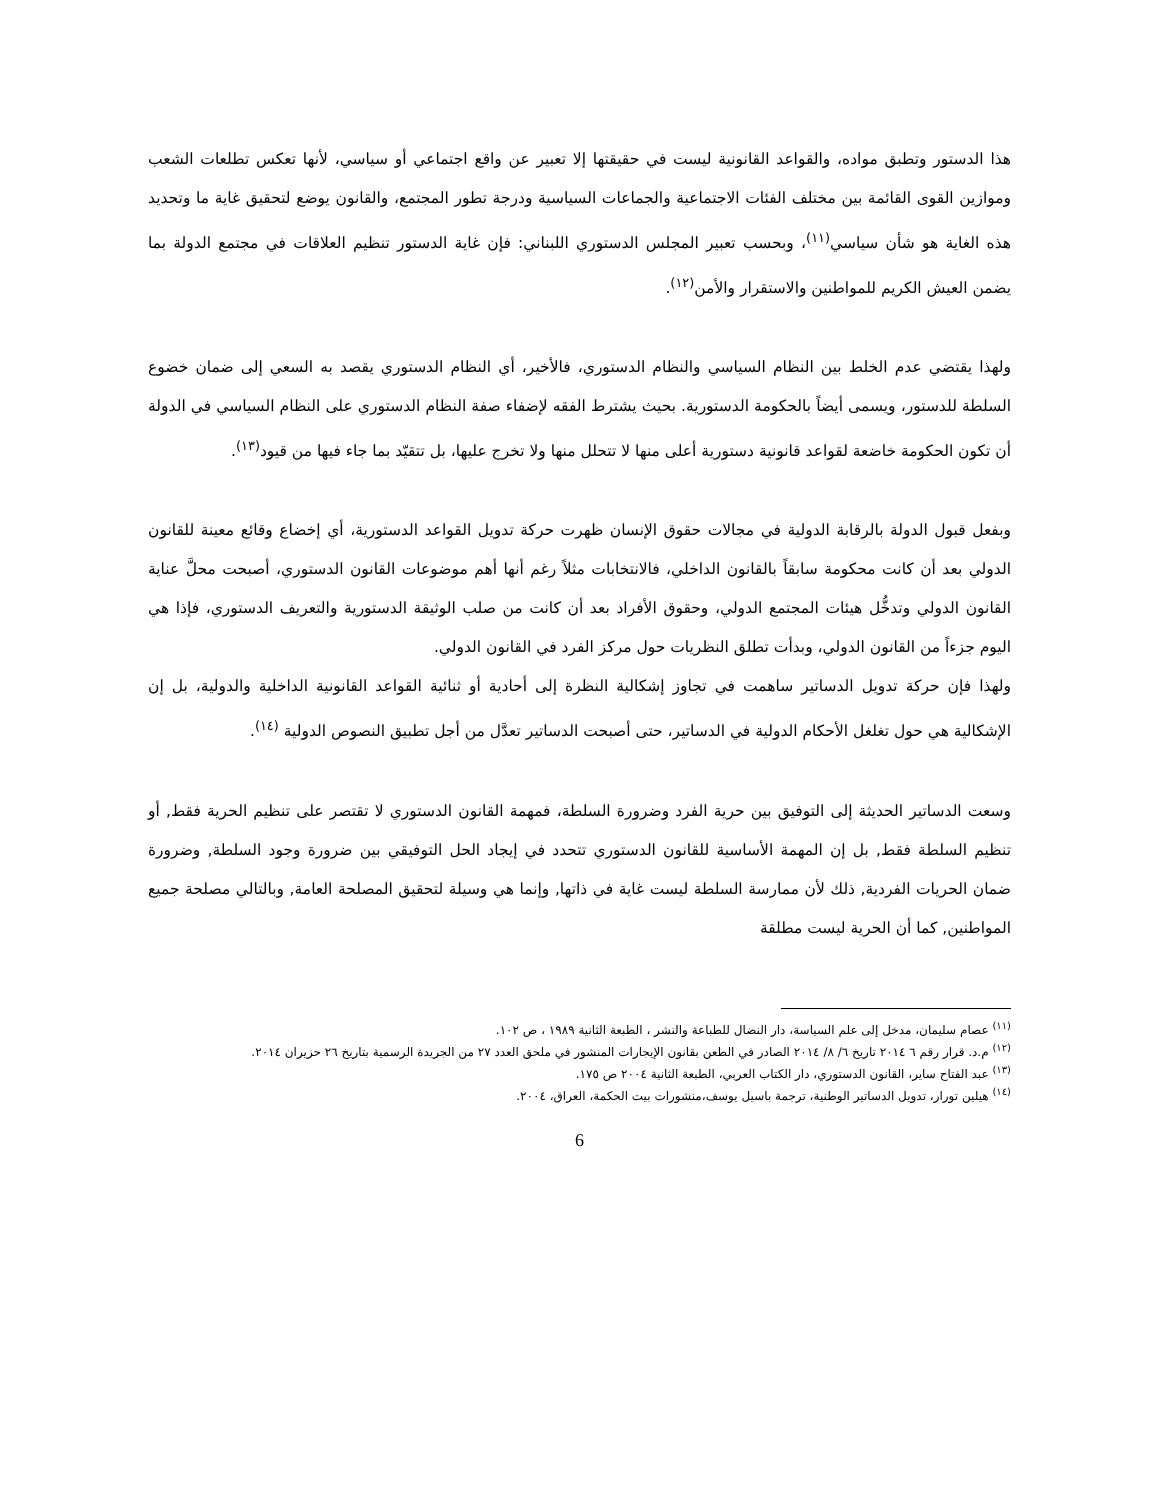هذا الدستور وتطبق مواده، والقواعد القانونية ليست في حقيقتها إلا تعبير عن واقع اجتماعي أو سياسي، لأنها تعكس تطلعات الشعب وموازين القوى القائمة بين مختلف الفئات الاجتماعية والجماعات السياسية ودرجة تطور المجتمع، والقانون يوضع لتحقيق غاية ما وتحديد هذه الغاية هو شأن سياسي<sup>(١١)</sup>، وبحسب تعبير المجلس الدستوري اللبناني: فإن غاية الدستور تنظيم العلاقات في مجتمع الدولة بما يضمن العيش الكريم للمواطنين والاستقرار والأمن<sup>(١٢)</sup>.
ولهذا يقتضي عدم الخلط بين النظام السياسي والنظام الدستوري، فالأخير، أي النظام الدستوري يقصد به السعي إلى ضمان خضوع السلطة للدستور، ويسمى أيضاً بالحكومة الدستورية. بحيث يشترط الفقه لإضفاء صفة النظام الدستوري على النظام السياسي في الدولة أن تكون الحكومة خاضعة لقواعد قانونية دستورية أعلى منها لا تتحلل منها ولا تخرج عليها، بل تتقيّد بما جاء فيها من قيود<sup>(١٣)</sup>.
وبفعل قبول الدولة بالرقابة الدولية في مجالات حقوق الإنسان ظهرت حركة تدويل القواعد الدستورية، أي إخضاع وقائع معينة للقانون الدولي بعد أن كانت محكومة سابقاً بالقانون الداخلي، فالانتخابات مثلاً رغم أنها أهم موضوعات القانون الدستوري، أصبحت محلَّ عناية القانون الدولي وتدخُّل هيئات المجتمع الدولي، وحقوق الأفراد بعد أن كانت من صلب الوثيقة الدستورية والتعريف الدستوري، فإذا هي اليوم جزءاً من القانون الدولي، وبدأت تطلق النظريات حول مركز الفرد في القانون الدولي.
ولهذا فإن حركة تدويل الدساتير ساهمت في تجاوز إشكالية النظرة إلى أحادية أو ثنائية القواعد القانونية الداخلية والدولية، بل إن الإشكالية هي حول تغلغل الأحكام الدولية في الدساتير، حتى أصبحت الدساتير تعدَّل من أجل تطبيق النصوص الدولية <sup>(١٤)</sup>.
وسعت الدساتير الحديثة إلى التوفيق بين حرية الفرد وضرورة السلطة، فمهمة القانون الدستوري لا تقتصر على تنظيم الحرية فقط, أو تنظيم السلطة فقط, بل إن المهمة الأساسية للقانون الدستوري تتحدد في إيجاد الحل التوفيقي بين ضرورة وجود السلطة, وضرورة ضمان الحريات الفردية, ذلك لأن ممارسة السلطة ليست غاية في ذاتها, وإنما هي وسيلة لتحقيق المصلحة العامة, وبالتالي مصلحة جميع المواطنين, كما أن الحرية ليست مطلقة
<sup>(١١)</sup> عصام سليمان، مدخل إلى علم السياسة، دار النضال للطباعة والنشر ، الطبعة الثانية ١٩٨٩ ، ص ١٠٢.
<sup>(١٢)</sup> م.د. قرار رقم ٦ ٢٠١٤ تاريخ ٦/ ٨/ ٢٠١٤ الصادر في الطعن بقانون الإيجارات المنشور في ملحق العدد ٢٧ من الجريدة الرسمية بتاريخ ٢٦ حزيران ٢٠١٤.
<sup>(١٣)</sup> عبد الفتاح ساير، القانون الدستوري، دار الكتاب العربي، الطبعة الثانية ٢٠٠٤ ص ١٧٥.
<sup>(١٤)</sup> هيلين تورار، تدويل الدساتير الوطنية، ترجمة باسيل يوسف،منشورات بيت الحكمة، العراق، ٢٠٠٤.
6